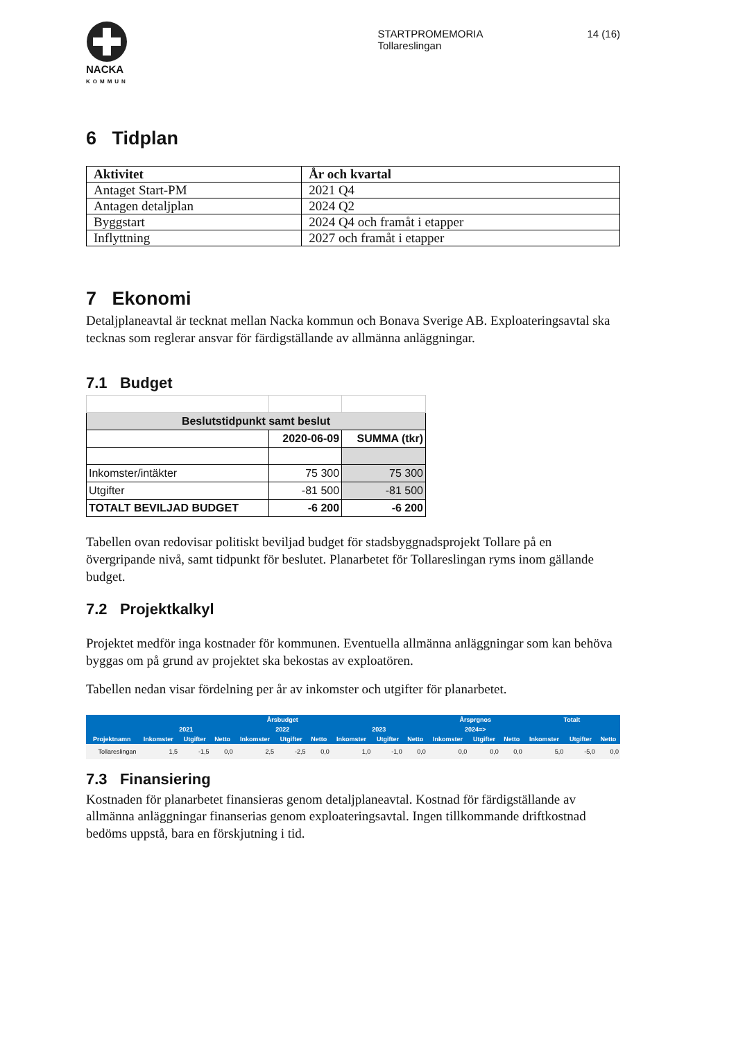NACKA
KOMMUN
STARTPROMEMORIA
Tollareslingan
14 (16)
6 Tidplan
| Aktivitet | År och kvartal |
| --- | --- |
| Antaget Start-PM | 2021 Q4 |
| Antagen detaljplan | 2024 Q2 |
| Byggstart | 2024 Q4 och framåt i etapper |
| Inflyttning | 2027 och framåt i etapper |
7 Ekonomi
Detaljplaneavtal är tecknat mellan Nacka kommun och Bonava Sverige AB. Exploateringsavtal ska tecknas som reglerar ansvar för färdigställande av allmänna anläggningar.
7.1 Budget
| Beslutstidpunkt samt beslut | | |
| --- | --- | --- |
| | 2020-06-09 | SUMMA (tkr) |
| Inkomster/intäkter | 75 300 | 75 300 |
| Utgifter | -81 500 | -81 500 |
| TOTALT BEVILJAD BUDGET | -6 200 | -6 200 |
Tabellen ovan redovisar politiskt beviljad budget för stadsbyggnadsprojekt Tollare på en övergripande nivå, samt tidpunkt för beslutet. Planarbetet för Tollareslingan ryms inom gällande budget.
7.2 Projektkalkyl
Projektet medför inga kostnader för kommunen. Eventuella allmänna anläggningar som kan behöva byggas om på grund av projektet ska bekostas av exploatören.
Tabellen nedan visar fördelning per år av inkomster och utgifter för planarbetet.
| | Årsbudget | | | | | | | | | Årsprgnos | | | Totalt | | |
| --- | --- | --- | --- | --- | --- | --- | --- | --- | --- | --- | --- | --- | --- | --- | --- |
| | 2021 | | | 2022 | | | 2023 | | | 2024=> | | | | | |
| Projektnamn | Inkomster | Utgifter | Netto | Inkomster | Utgifter | Netto | Inkomster | Utgifter | Netto | Inkomster | Utgifter | Netto | Inkomster | Utgifter | Netto |
| Tollareslingan | 1,5 | -1,5 | 0,0 | 2,5 | -2,5 | 0,0 | 1,0 | -1,0 | 0,0 | 0,0 | 0,0 | 0,0 | 5,0 | -5,0 | 0,0 |
7.3 Finansiering
Kostnaden för planarbetet finansieras genom detaljplaneavtal. Kostnad för färdigställande av allmänna anläggningar finanserias genom exploateringsavtal. Ingen tillkommande driftkostnad bedöms uppstå, bara en förskjutning i tid.